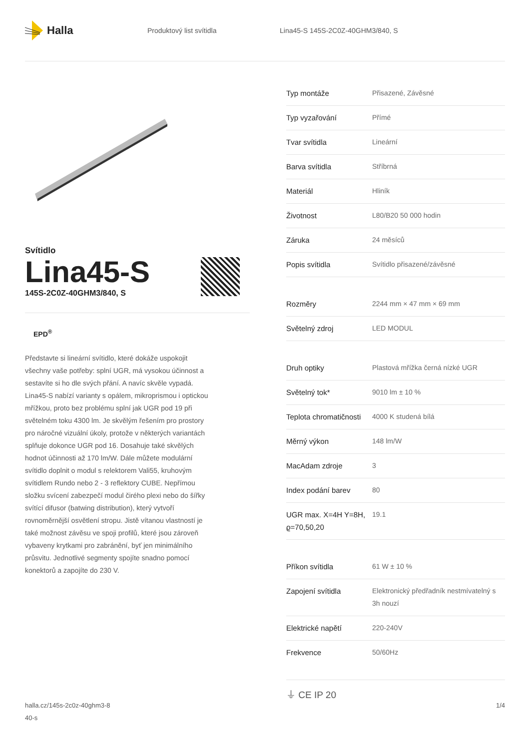Halla
Produktový list svítidla
Lina45-S 145S-2C0Z-40GHM3/840, S
Svítidlo
Lina45-S
145S-2C0Z-40GHM3/840, S
EPD<sup>®</sup>
Představte si lineární svítidlo, které dokáže uspokojit všechny vaše potřeby: splní UGR, má vysokou účinnost a sestavíte si ho dle svých přání. A navíc skvěle vypadá. Lina45-S nabízí varianty s opálem, mikroprismou i optickou mřížkou, proto bez problému splní jak UGR pod 19 při světelném toku 4300 lm. Je skvělým řešením pro prostory pro náročné vizuální úkoly, protože v některých variantách splňuje dokonce UGR pod 16. Dosahuje také skvělých hodnot účinnosti až 170 lm/W. Dále můžete modulární svítidlo doplnit o modul s relektorem Vali55, kruhovým svítidlem Rundo nebo 2 - 3 reflektory CUBE. Nepřímou složku svícení zabezpečí modul čirého plexi nebo do šířky svítící difusor (batwing distribution), který vytvoří rovnoměrnější osvětlení stropu. Jistě vítanou vlastností je také možnost závěsu ve spoji profilů, které jsou zároveň vybaveny krytkami pro zabránění, byť jen minimálního průsvitu. Jednotlivé segmenty spojíte snadno pomocí konektorů a zapojíte do 230 V.
| Typ montáže | Přisazené, Závěsné |
| Typ vyzařování | Přímé |
| Tvar svítidla | Lineární |
| Barva svítidla | Stříbrná |
| Materiál | Hliník |
| Životnost | L80/B20 50 000 hodin |
| Záruka | 24 měsíců |
| Popis svítidla | Svítidlo přisazené/závěsné |
| Rozměry | 2244 mm × 47 mm × 69 mm |
| Světelný zdroj | LED MODUL |
| Druh optiky | Plastová mřížka černá nízké UGR |
| Světelný tok* | 9010 lm ± 10 % |
| Teplota chromatičnosti | 4000 K studená bílá |
| Měrný výkon | 148 lm/W |
| MacAdam zdroje | 3 |
| Index podání barev | 80 |
| UGR max. X=4H Y=8H, ϱ=70,50,20 | 19.1 |
| Příkon svítidla | 61 W ± 10 % |
| Zapojení svítidla | Elektronický předřadník nestmívatelný s 3h nouzí |
| Elektrické napětí | 220-240V |
| Frekvence | 50/60Hz |
⏚ CE IP 20
halla.cz/145s-2c0z-40ghm3-8
40-s
1/4